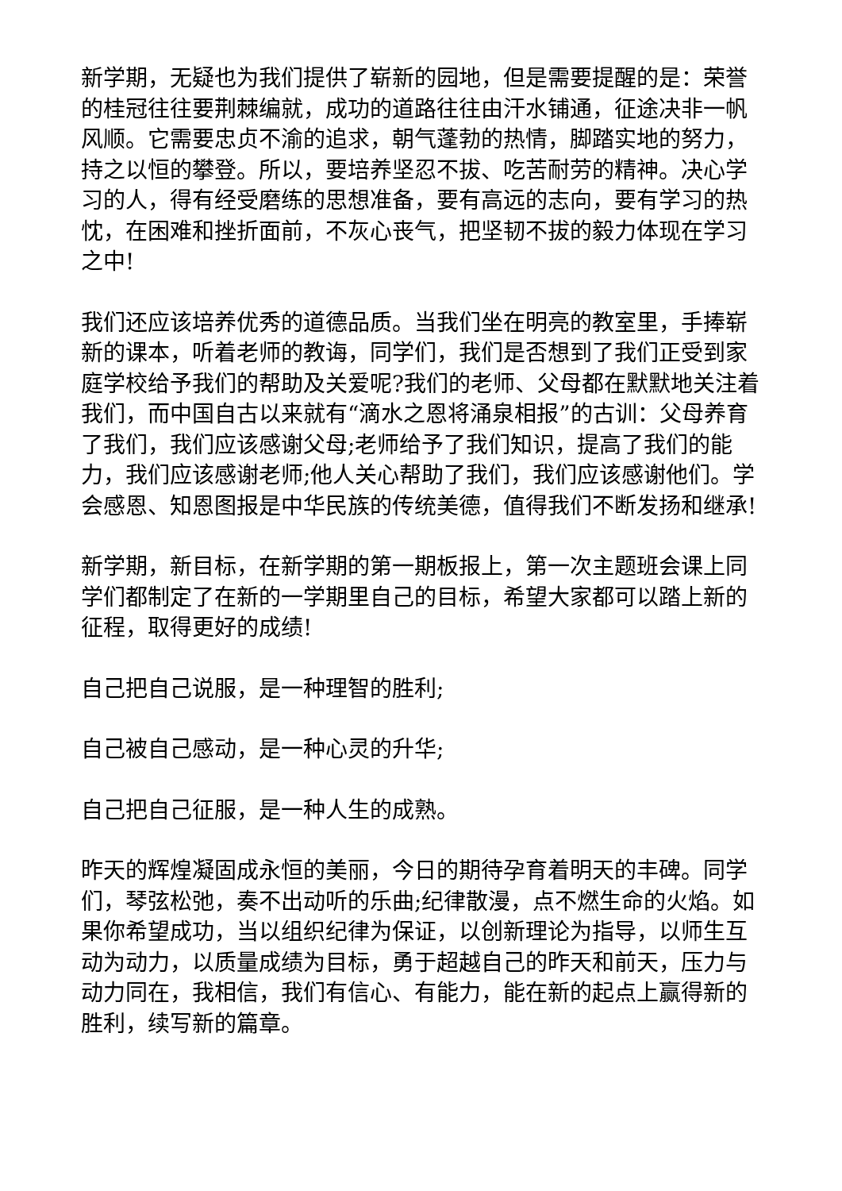新学期，无疑也为我们提供了崭新的园地，但是需要提醒的是：荣誉的桂冠往往要荆棘编就，成功的道路往往由汗水铺通，征途决非一帆风顺。它需要忠贞不渝的追求，朝气蓬勃的热情，脚踏实地的努力，持之以恒的攀登。所以，要培养坚忍不拔、吃苦耐劳的精神。决心学习的人，得有经受磨练的思想准备，要有高远的志向，要有学习的热忱，在困难和挫折面前，不灰心丧气，把坚韧不拔的毅力体现在学习之中!
我们还应该培养优秀的道德品质。当我们坐在明亮的教室里，手捧崭新的课本，听着老师的教诲，同学们，我们是否想到了我们正受到家庭学校给予我们的帮助及关爱呢?我们的老师、父母都在默默地关注着我们，而中国自古以来就有“滴水之恩将涌泉相报”的古训：父母养育了我们，我们应该感谢父母;老师给予了我们知识，提高了我们的能力，我们应该感谢老师;他人关心帮助了我们，我们应该感谢他们。学会感恩、知恩图报是中华民族的传统美德，值得我们不断发扬和继承!
新学期，新目标，在新学期的第一期板报上，第一次主题班会课上同学们都制定了在新的一学期里自己的目标，希望大家都可以踏上新的征程，取得更好的成绩!
自己把自己说服，是一种理智的胜利;
自己被自己感动，是一种心灵的升华;
自己把自己征服，是一种人生的成熟。
昨天的辉煌凝固成永恒的美丽，今日的期待孕育着明天的丰碑。同学们，琴弦松弛，奏不出动听的乐曲;纪律散漫，点不燃生命的火焰。如果你希望成功，当以组织纪律为保证，以创新理论为指导，以师生互动为动力，以质量成绩为目标，勇于超越自己的昨天和前天，压力与动力同在，我相信，我们有信心、有能力，能在新的起点上赢得新的胜利，续写新的篇章。